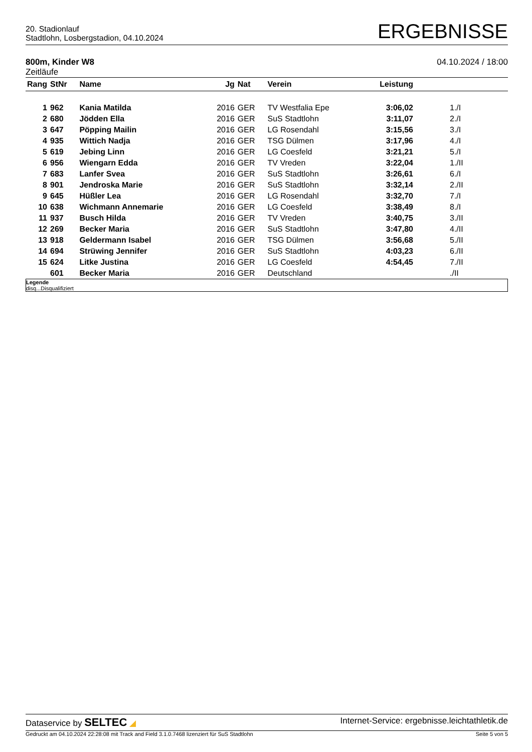20. Stadionlauf
Stadtlohn, Losbergstadion, 04.10.2024
ERGEBNISSE
800m, Kinder W8
Zeitläufe
04.10.2024 / 18:00
| Rang | StNr | Name | Jg | Nat | Verein | Leistung | |
| --- | --- | --- | --- | --- | --- | --- | --- |
| 1 | 962 | Kania Matilda | 2016 | GER | TV Westfalia Epe | 3:06,02 | 1./I |
| 2 | 680 | Jödden Ella | 2016 | GER | SuS Stadtlohn | 3:11,07 | 2./I |
| 3 | 647 | Pöpping Mailin | 2016 | GER | LG Rosendahl | 3:15,56 | 3./I |
| 4 | 935 | Wittich Nadja | 2016 | GER | TSG Dülmen | 3:17,96 | 4./I |
| 5 | 619 | Jebing Linn | 2016 | GER | LG Coesfeld | 3:21,21 | 5./I |
| 6 | 956 | Wiengarn Edda | 2016 | GER | TV Vreden | 3:22,04 | 1./II |
| 7 | 683 | Lanfer Svea | 2016 | GER | SuS Stadtlohn | 3:26,61 | 6./I |
| 8 | 901 | Jendroska Marie | 2016 | GER | SuS Stadtlohn | 3:32,14 | 2./II |
| 9 | 645 | Hüßler Lea | 2016 | GER | LG Rosendahl | 3:32,70 | 7./I |
| 10 | 638 | Wichmann Annemarie | 2016 | GER | LG Coesfeld | 3:38,49 | 8./I |
| 11 | 937 | Busch Hilda | 2016 | GER | TV Vreden | 3:40,75 | 3./II |
| 12 | 269 | Becker Maria | 2016 | GER | SuS Stadtlohn | 3:47,80 | 4./II |
| 13 | 918 | Geldermann Isabel | 2016 | GER | TSG Dülmen | 3:56,68 | 5./II |
| 14 | 694 | Strüwing Jennifer | 2016 | GER | SuS Stadtlohn | 4:03,23 | 6./II |
| 15 | 624 | Litke Justina | 2016 | GER | LG Coesfeld | 4:54,45 | 7./II |
| | 601 | Becker Maria | 2016 | GER | Deutschland | | ./II |
Legende
disq...Disqualifiziert
Dataservice by SELTEC ◢ Internet-Service: ergebnisse.leichtathletik.de
Gedruckt am 04.10.2024 22:28:08 mit Track and Field 3.1.0.7468 lizenziert für SuS Stadtlohn
Seite 5 von 5